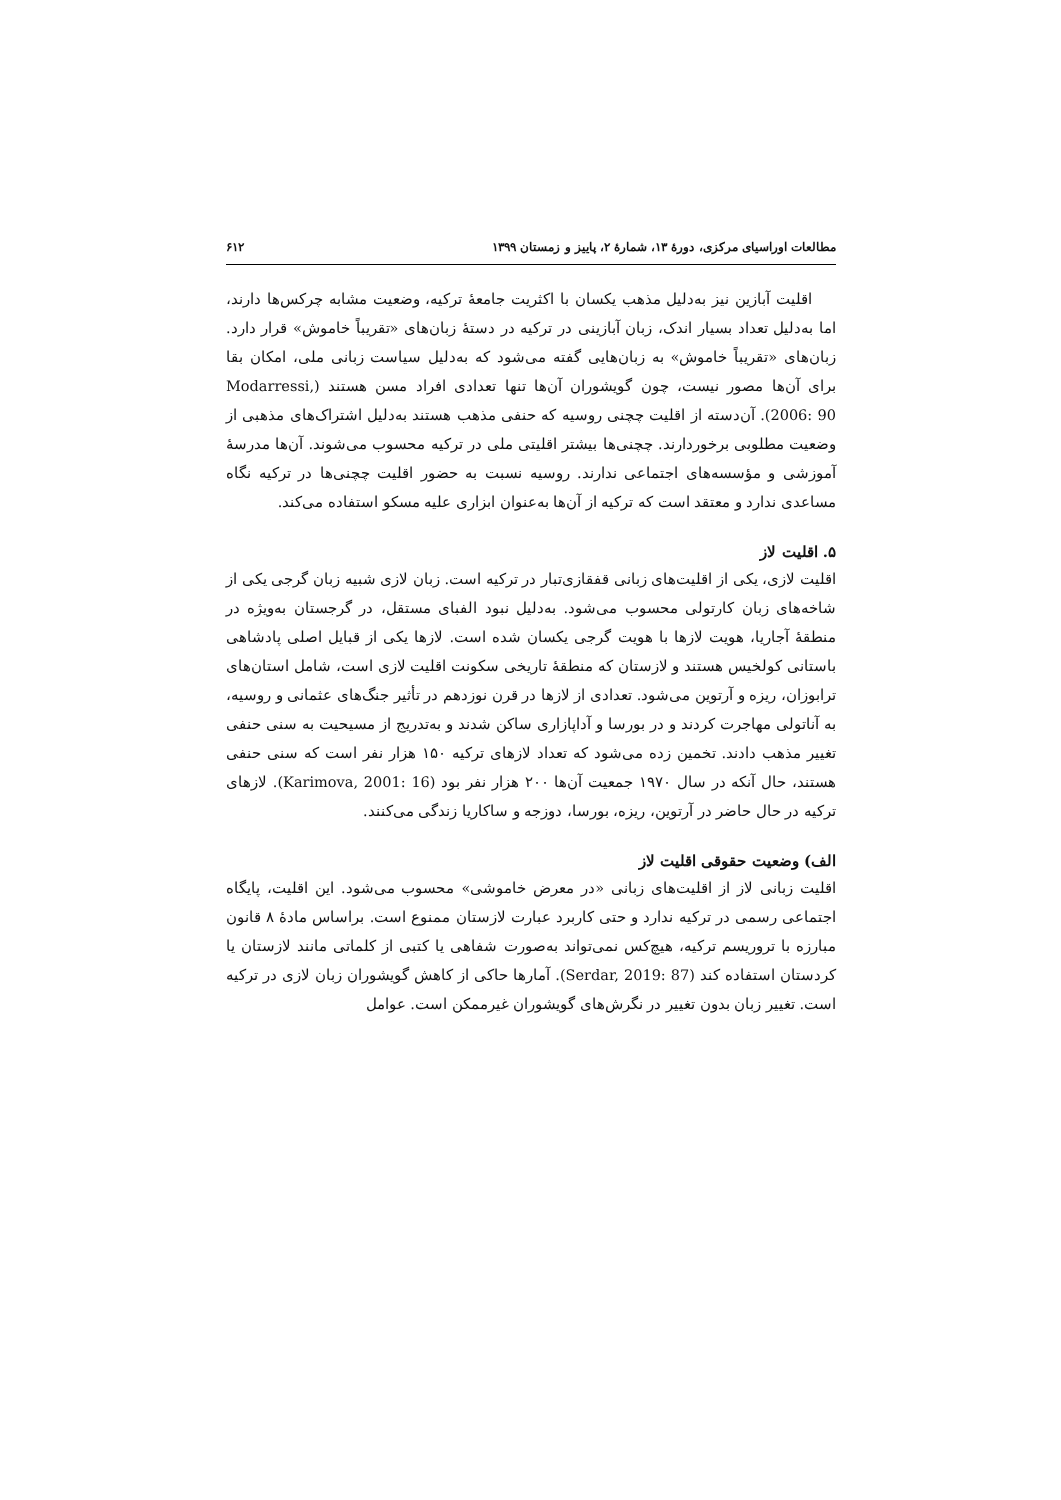مطالعات اوراسیای مرکزی، دورهٔ ۱۳، شمارهٔ ۲، پاییز و زمستان ۱۳۹۹ ۶۱۲
اقلیت آبازین نیز به‌دلیل مذهب یکسان با اکثریت جامعهٔ ترکیه، وضعیت مشابه چرکس‌ها دارند، اما به‌دلیل تعداد بسیار اندک، زبان آبازینی در ترکیه در دستهٔ زبان‌های «تقریباً خاموش» قرار دارد. زبان‌های «تقریباً خاموش» به زبان‌هایی گفته می‌شود که به‌دلیل سیاست زبانی ملی، امکان بقا برای آن‌ها مصور نیست، چون گویشوران آن‌ها تنها تعدادی افراد مسن هستند (Modarressi, 2006: 90). آن‌دسته از اقلیت چچنی روسیه که حنفی مذهب هستند به‌دلیل اشتراک‌های مذهبی از وضعیت مطلوبی برخوردارند. چچنی‌ها بیشتر اقلیتی ملی در ترکیه محسوب می‌شوند. آن‌ها مدرسهٔ آموزشی و مؤسسه‌های اجتماعی ندارند. روسیه نسبت به حضور اقلیت چچنی‌ها در ترکیه نگاه مساعدی ندارد و معتقد است که ترکیه از آن‌ها به‌عنوان ابزاری علیه مسکو استفاده می‌کند.
۵. اقلیت لاز
اقلیت لازی، یکی از اقلیت‌های زبانی قفقازی‌تبار در ترکیه است. زبان لازی شبیه زبان گرجی یکی از شاخه‌های زبان کارتولی محسوب می‌شود. به‌دلیل نبود الفبای مستقل، در گرجستان به‌ویژه در منطقهٔ آجاریا، هویت لازها با هویت گرجی یکسان شده است. لازها یکی از قبایل اصلی پادشاهی باستانی کولخیس هستند و لازستان که منطقهٔ تاریخی سکونت اقلیت لازی است، شامل استان‌های ترابوزان، ریزه و آرتوین می‌شود. تعدادی از لازها در قرن نوزدهم در تأثیر جنگ‌های عثمانی و روسیه، به آناتولی مهاجرت کردند و در بورسا و آداپازاری ساکن شدند و به‌تدریج از مسیحیت به سنی حنفی تغییر مذهب دادند. تخمین زده می‌شود که تعداد لازهای ترکیه ۱۵۰ هزار نفر است که سنی حنفی هستند، حال آنکه در سال ۱۹۷۰ جمعیت آن‌ها ۲۰۰ هزار نفر بود (Karimova, 2001: 16). لازهای ترکیه در حال حاضر در آرتوین، ریزه، بورسا، دوزجه و ساکاریا زندگی می‌کنند.
الف) وضعیت حقوقی اقلیت لاز
اقلیت زبانی لاز از اقلیت‌های زبانی «در معرض خاموشی» محسوب می‌شود. این اقلیت، پایگاه اجتماعی رسمی در ترکیه ندارد و حتی کاربرد عبارت لازستان ممنوع است. براساس مادهٔ ۸ قانون مبارزه با تروریسم ترکیه، هیچ‌کس نمی‌تواند به‌صورت شفاهی یا کتبی از کلماتی مانند لازستان یا کردستان استفاده کند (Serdar, 2019: 87). آمارها حاکی از کاهش گویشوران زبان لازی در ترکیه است. تغییر زبان بدون تغییر در نگرش‌های گویشوران غیرممکن است. عوامل